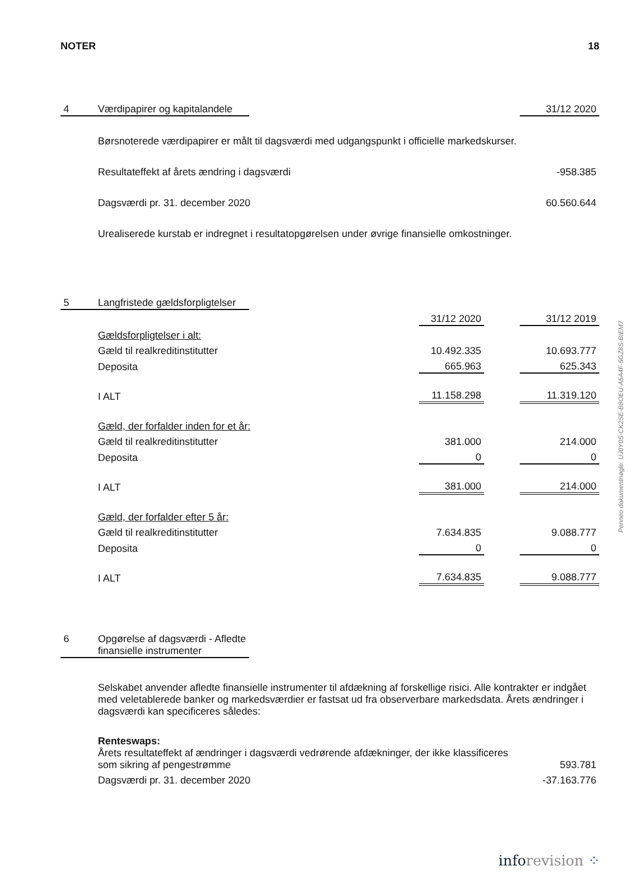NOTER 18
| 4 | Værdipapirer og kapitalandele | | 31/12 2020 |
| | Børsnoterede værdipapirer er målt til dagsværdi med udgangspunkt i officielle markedskurser. | | |
| | Resultateffekt af årets ændring i dagsværdi | | -958.385 |
| | Dagsværdi pr. 31. december 2020 | | 60.560.644 |
| | Urealiserede kurstab er indregnet i resultatopgørelsen under øvrige finansielle omkostninger. | | |
| 5 | Langfristede gældsforpligtelser | | | | |
| | | | 31/12 2020 | | 31/12 2019 |
| | Gældsforpligtelser i alt: | | | | |
| | Gæld til realkreditinstitutter | | 10.492.335 | | 10.693.777 |
| | Deposita | | 665.963 | | 625.343 |
| | I ALT | | 11.158.298 | | 11.319.120 |
| | Gæld, der forfalder inden for et år: | | | | |
| | Gæld til realkreditinstitutter | | 381.000 | | 214.000 |
| | Deposita | | 0 | | 0 |
| | I ALT | | 381.000 | | 214.000 |
| | Gæld, der forfalder efter 5 år: | | | | |
| | Gæld til realkreditinstitutter | | 7.634.835 | | 9.088.777 |
| | Deposita | | 0 | | 0 |
| | I ALT | | 7.634.835 | | 9.088.777 |
| 6 | Opgørelse af dagsværdi - Afledte finansielle instrumenter | | |
| | Selskabet anvender afledte finansielle instrumenter til afdækning af forskellige risici. Alle kontrakter er indgået med veletablerede banker og markedsværdier er fastsat ud fra observerbare markedsdata. Årets ændringer i dagsværdi kan specificeres således: | | |
| | Renteswaps: | | |
| | Årets resultateffekt af ændringer i dagsværdi vedrørende afdækninger, der ikke klassificeres som sikring af pengestrømme | | 593.781 |
| | Dagsværdi pr. 31. december 2020 | | -37.163.776 |
Penneo dokumentnøgle: UJ0Y0S-CK2SE-B8OEU-A5A4F-5GZ8S-BIEM7
info revision ⁘